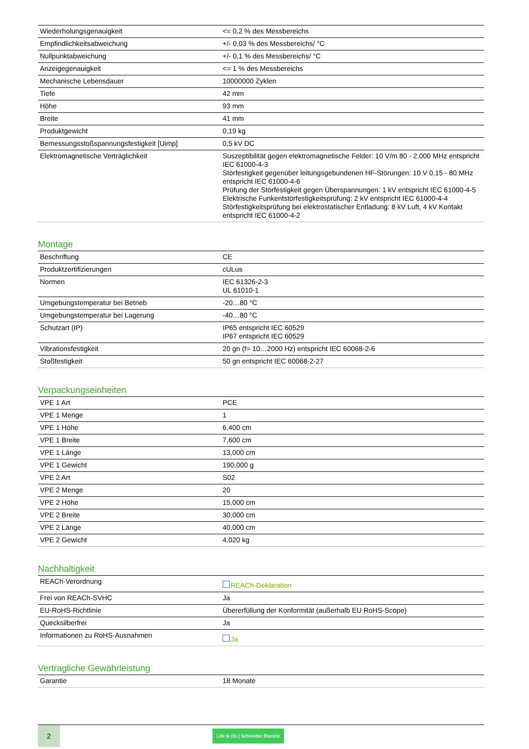| Wiederholungsgenauigkeit | <= 0,2 % des Messbereichs |
| Empfindlichkeitsabweichung | +/- 0,03 % des Messbereichs/ °C |
| Nullpunktabweichung | +/- 0,1 % des Messbereichs/ °C |
| Anzeigegenauigkeit | <= 1 % des Messbereichs |
| Mechanische Lebensdauer | 10000000 Zyklen |
| Tiefe | 42 mm |
| Höhe | 93 mm |
| Breite | 41 mm |
| Produktgewicht | 0,19 kg |
| Bemessungsstoßspannungsfestigkeit [Uimp] | 0,5 kV DC |
| Elektromagnetische Verträglichkeit | Suszeptibilität gegen elektromagnetische Felder: 10 V/m 80 - 2.000 MHz entspricht IEC 61000-4-3 Störfestigkeit gegenüber leitungsgebundenen HF-Störungen: 10 V 0,15 - 80 MHz entspricht IEC 61000-4-6 Prüfung der Störfestigkeit gegen Überspannungen: 1 kV entspricht IEC 61000-4-5 Elektrische Funkentstörfestigkeitsprüfung: 2 kV entspricht IEC 61000-4-4 Störfestigkeitsprüfung bei elektrostatischer Entladung: 8 kV Luft, 4 kV Kontakt entspricht IEC 61000-4-2 |
Montage
| Beschriftung | CE |
| Produktzertifizierungen | cULus |
| Normen | IEC 61326-2-3 UL 61010-1 |
| Umgebungstemperatur bei Betrieb | -20…80 °C |
| Umgebungstemperatur bei Lagerung | -40…80 °C |
| Schutzart (IP) | IP65 entspricht IEC 60529 IP67 entspricht IEC 60529 |
| Vibrationsfestigkeit | 20 gn (f= 10…2000 Hz) entspricht IEC 60068-2-6 |
| Stoßfestigkeit | 50 gn entspricht IEC 60068-2-27 |
Verpackungseinheiten
| VPE 1 Art | PCE |
| VPE 1 Menge | 1 |
| VPE 1 Höhe | 6,400 cm |
| VPE 1 Breite | 7,600 cm |
| VPE 1 Länge | 13,000 cm |
| VPE 1 Gewicht | 190,000 g |
| VPE 2 Art | S02 |
| VPE 2 Menge | 20 |
| VPE 2 Höhe | 15,000 cm |
| VPE 2 Breite | 30,000 cm |
| VPE 2 Länge | 40,000 cm |
| VPE 2 Gewicht | 4,020 kg |
Nachhaltigkeit
| REACh-Verordnung | REACh-Deklaration |
| Frei von REACh-SVHC | Ja |
| EU-RoHS-Richtlinie | Übererfüllung der Konformität (außerhalb EU RoHS-Scope) |
| Quecksilberfrei | Ja |
| Informationen zu RoHS-Ausnahmen | Ja |
Vertragliche Gewährleistung
| Garantie | 18 Monate |
2
Life Is On | Schneider Electric